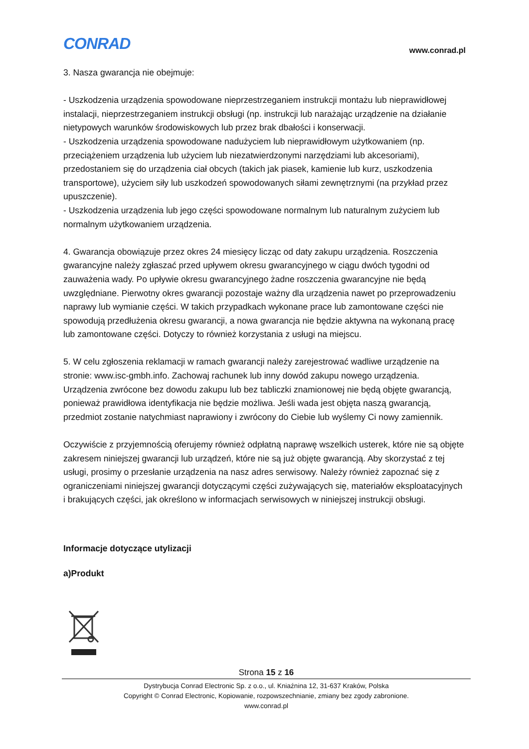CONRAD
www.conrad.pl
3. Nasza gwarancja nie obejmuje:
- Uszkodzenia urządzenia spowodowane nieprzestrzeganiem instrukcji montażu lub nieprawidłowej instalacji, nieprzestrzeganiem instrukcji obsługi (np. instrukcji lub narażając urządzenie na działanie nietypowych warunków środowiskowych lub przez brak dbałości i konserwacji.
- Uszkodzenia urządzenia spowodowane nadużyciem lub nieprawidłowym użytkowaniem (np. przeciążeniem urządzenia lub użyciem lub niezatwierdzonymi narzędziami lub akcesoriami), przedostaniem się do urządzenia ciał obcych (takich jak piasek, kamienie lub kurz, uszkodzenia transportowe), użyciem siły lub uszkodzeń spowodowanych siłami zewnętrznymi (na przykład przez upuszczenie).
- Uszkodzenia urządzenia lub jego części spowodowane normalnym lub naturalnym zużyciem lub normalnym użytkowaniem urządzenia.
4. Gwarancja obowiązuje przez okres 24 miesięcy licząc od daty zakupu urządzenia. Roszczenia gwarancyjne należy zgłaszać przed upływem okresu gwarancyjnego w ciągu dwóch tygodni od zauważenia wady. Po upływie okresu gwarancyjnego żadne roszczenia gwarancyjne nie będą uwzględniane. Pierwotny okres gwarancji pozostaje ważny dla urządzenia nawet po przeprowadzeniu naprawy lub wymianie części. W takich przypadkach wykonane prace lub zamontowane części nie spowodują przedłużenia okresu gwarancji, a nowa gwarancja nie będzie aktywna na wykonaną pracę lub zamontowane części. Dotyczy to również korzystania z usługi na miejscu.
5. W celu zgłoszenia reklamacji w ramach gwarancji należy zarejestrować wadliwe urządzenie na stronie: www.isc-gmbh.info. Zachowaj rachunek lub inny dowód zakupu nowego urządzenia. Urządzenia zwrócone bez dowodu zakupu lub bez tabliczki znamionowej nie będą objęte gwarancją, ponieważ prawidłowa identyfikacja nie będzie możliwa. Jeśli wada jest objęta naszą gwarancją, przedmiot zostanie natychmiast naprawiony i zwrócony do Ciebie lub wyślemy Ci nowy zamiennik.
Oczywiście z przyjemnością oferujemy również odpłatną naprawę wszelkich usterek, które nie są objęte zakresem niniejszej gwarancji lub urządzeń, które nie są już objęte gwarancją. Aby skorzystać z tej usługi, prosimy o przesłanie urządzenia na nasz adres serwisowy. Należy również zapoznać się z ograniczeniami niniejszej gwarancji dotyczącymi części zużywających się, materiałów eksploatacyjnych i brakujących części, jak określono w informacjach serwisowych w niniejszej instrukcji obsługi.
Informacje dotyczące utylizacji
a)Produkt
Strona 15 z 16
Dystrybucja Conrad Electronic Sp. z o.o., ul. Kniaźnina 12, 31-637 Kraków, Polska
Copyright © Conrad Electronic, Kopiowanie, rozpowszechnianie, zmiany bez zgody zabronione.
www.conrad.pl